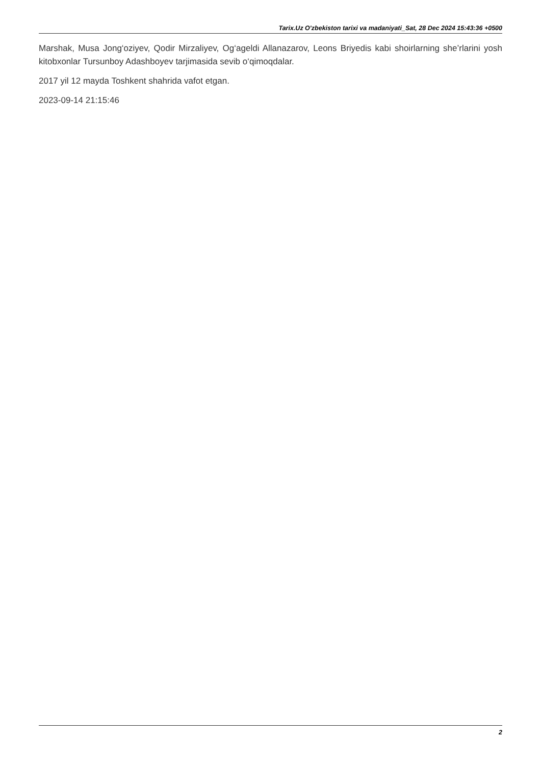Tarix.Uz O'zbekiston tarixi va madaniyati_Sat, 28 Dec 2024 15:43:36 +0500
Marshak, Musa Jong‘oziyev, Qodir Mirzaliyev, Og‘ageldi Allanazarov, Leons Briyedis kabi shoirlarning she’rlarini yosh kitobxonlar Tursunboy Adashboyev tarjimasida sevib o‘qimoqdalar.
2017 yil 12 mayda Toshkent shahrida vafot etgan.
2023-09-14 21:15:46
2